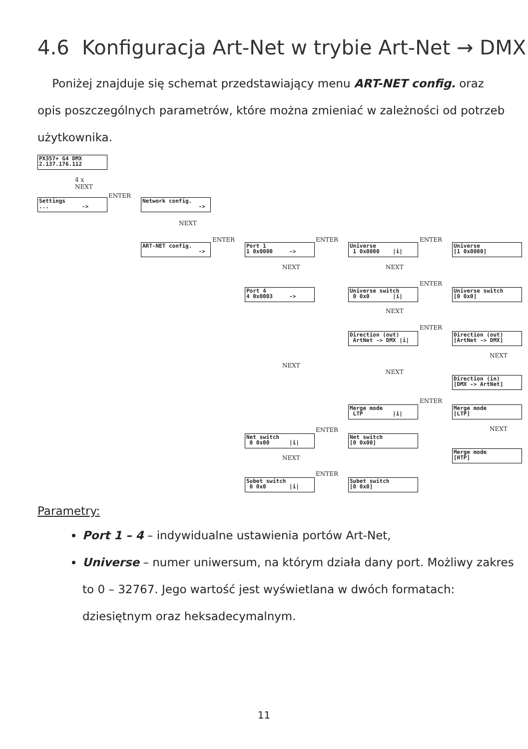4.6 Konfiguracja Art-Net w trybie Art-Net → DMX
Poniżej znajduje się schemat przedstawiający menu ART-NET config. oraz opis poszczególnych parametrów, które można zmieniać w zależności od potrzeb użytkownika.
PX357+ G4 DMX 2.137.176.112
4 x NEXT
Settings ... ->
ENTER
Network config. ->
NEXT
ART-NET config. ->
ENTER
Port 1 1 0x0000 ->
ENTER
Universe 1 0x0000 |i|
ENTER
Universe [1 0x0000]
NEXT NEXT
Port 4 4 0x0003 ->
ENTER
Universe switch 0 0x0 |i|
Universe switch [0 0x0]
NEXT
ENTER
Direction (out) ArtNet -> DMX |i|
Direction (out) [ArtNet -> DMX]
NEXT
NEXT
NEXT
Direction (in) [DMX -> ArtNet]
ENTER
Merge mode LTP |i|
Merge mode [LTP]
NEXT
ENTER
Net switch 0 0x00 |i|
Net switch [0 0x00]
Merge mode [HTP]
NEXT
ENTER
Subet switch 0 0x0 |i|
Subet switch [0 0x0]
Parametry:
Port 1 – 4 – indywidualne ustawienia portów Art-Net,
Universe – numer uniwersum, na którym działa dany port. Możliwy zakres to 0 – 32767. Jego wartość jest wyświetlana w dwóch formatach: dziesiętnym oraz heksadecymalnym.
11